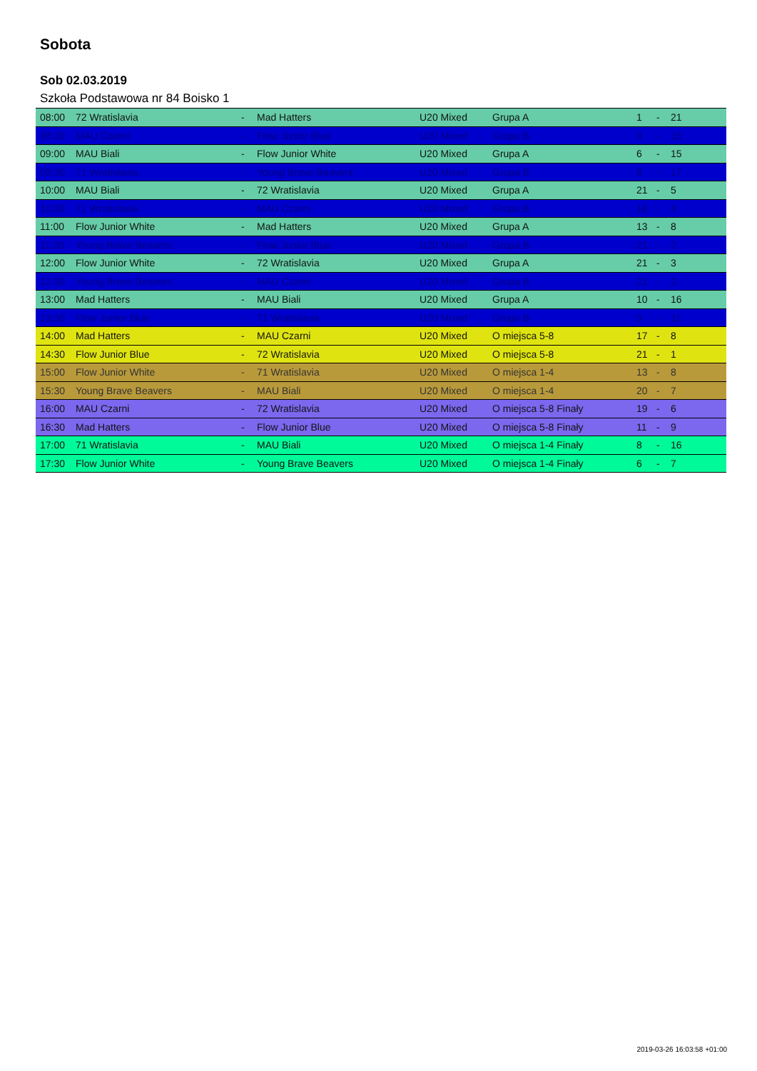Sobota
Sob 02.03.2019
Szkoła Podstawowa nr 84 Boisko 1
| 08:00 | 72 Wratislavia | - | Mad Hatters | U20 Mixed | Grupa A | 1 | - | 21 |
| 08:30 | MAU Czarni | - | Flow Junior Blue | U20 Mixed | Grupa B | 9 | - | 15 |
| 09:00 | MAU Biali | - | Flow Junior White | U20 Mixed | Grupa A | 6 | - | 15 |
| 09:30 | 71 Wratislavia | - | Young Brave Beavers | U20 Mixed | Grupa B | 8 | - | 17 |
| 10:00 | MAU Biali | - | 72 Wratislavia | U20 Mixed | Grupa A | 21 | - | 5 |
| 10:30 | 71 Wratislavia | - | MAU Czarni | U20 Mixed | Grupa B | 18 | - | 4 |
| 11:00 | Flow Junior White | - | Mad Hatters | U20 Mixed | Grupa A | 13 | - | 8 |
| 11:30 | Young Brave Beavers | - | Flow Junior Blue | U20 Mixed | Grupa B | 21 | - | 2 |
| 12:00 | Flow Junior White | - | 72 Wratislavia | U20 Mixed | Grupa A | 21 | - | 3 |
| 12:30 | Young Brave Beavers | - | MAU Czarni | U20 Mixed | Grupa B | 21 | - | 2 |
| 13:00 | Mad Hatters | - | MAU Biali | U20 Mixed | Grupa A | 10 | - | 16 |
| 13:30 | Flow Junior Blue | - | 71 Wratislavia | U20 Mixed | Grupa B | 9 | - | 11 |
| 14:00 | Mad Hatters | - | MAU Czarni | U20 Mixed | O miejsca 5-8 | 17 | - | 8 |
| 14:30 | Flow Junior Blue | - | 72 Wratislavia | U20 Mixed | O miejsca 5-8 | 21 | - | 1 |
| 15:00 | Flow Junior White | - | 71 Wratislavia | U20 Mixed | O miejsca 1-4 | 13 | - | 8 |
| 15:30 | Young Brave Beavers | - | MAU Biali | U20 Mixed | O miejsca 1-4 | 20 | - | 7 |
| 16:00 | MAU Czarni | - | 72 Wratislavia | U20 Mixed | O miejsca 5-8 Finały | 19 | - | 6 |
| 16:30 | Mad Hatters | - | Flow Junior Blue | U20 Mixed | O miejsca 5-8 Finały | 11 | - | 9 |
| 17:00 | 71 Wratislavia | - | MAU Biali | U20 Mixed | O miejsca 1-4 Finały | 8 | - | 16 |
| 17:30 | Flow Junior White | - | Young Brave Beavers | U20 Mixed | O miejsca 1-4 Finały | 6 | - | 7 |
2019-03-26 16:03:58 +01:00